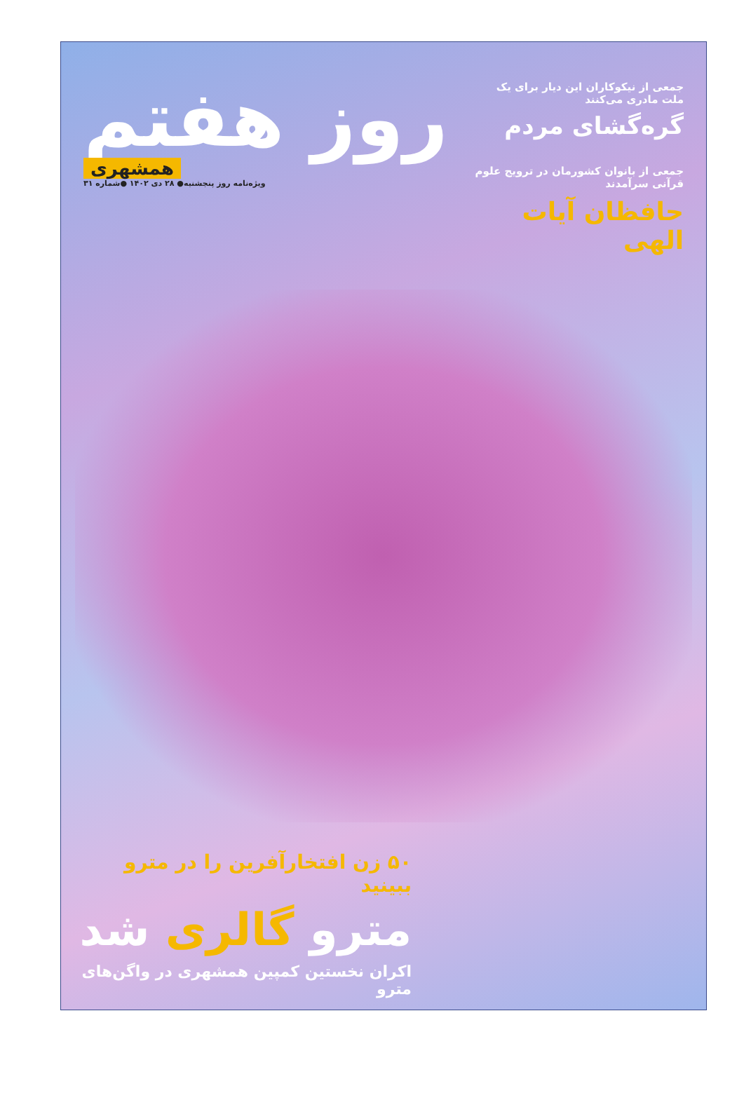جمعی از نیکوکاران این دیار برای یک ملت مادری می‌کنند
گره‌گشای مردم
جمعی از بانوان کشورمان در ترویج علوم قرآنی سرآمدند
حافظان آیات الهی
روز هفتم
همشهری
ویژه‌نامه روز پنجشنبه● ۲۸ دی ۱۴۰۲ ●شماره ۳۱
۵۰ زن افتخارآفرین را در مترو ببینید
مترو گالری شد
اکران نخستین کمپین همشهری در واگن‌های مترو